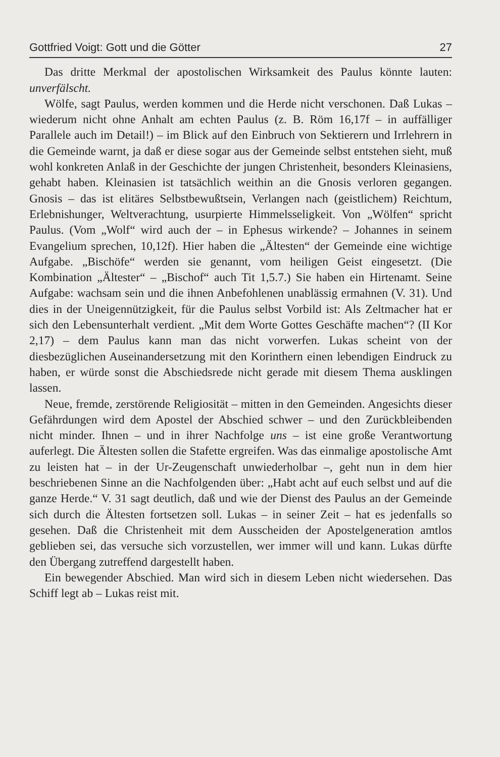Gottfried Voigt: Gott und die Götter 27
Das dritte Merkmal der apostolischen Wirksamkeit des Paulus könnte lauten: unverfälscht.
Wölfe, sagt Paulus, werden kommen und die Herde nicht verschonen. Daß Lukas – wiederum nicht ohne Anhalt am echten Paulus (z. B. Röm 16,17f – in auffälliger Parallele auch im Detail!) – im Blick auf den Einbruch von Sektierern und Irrlehrern in die Gemeinde warnt, ja daß er diese sogar aus der Gemeinde selbst entstehen sieht, muß wohl konkreten Anlaß in der Geschichte der jungen Christenheit, besonders Kleinasiens, gehabt haben. Kleinasien ist tatsächlich weithin an die Gnosis verloren gegangen. Gnosis – das ist elitäres Selbstbewußtsein, Verlangen nach (geistlichem) Reichtum, Erlebnishunger, Weltverachtung, usurpierte Himmelsseligkeit. Von „Wölfen“ spricht Paulus. (Vom „Wolf“ wird auch der – in Ephesus wirkende? – Johannes in seinem Evangelium sprechen, 10,12f). Hier haben die „Ältesten“ der Gemeinde eine wichtige Aufgabe. „Bischöfe“ werden sie genannt, vom heiligen Geist eingesetzt. (Die Kombination „Ältester“ – „Bischof“ auch Tit 1,5.7.) Sie haben ein Hirtenamt. Seine Aufgabe: wachsam sein und die ihnen Anbefohlenen unablässig ermahnen (V. 31). Und dies in der Uneigennützigkeit, für die Paulus selbst Vorbild ist: Als Zeltmacher hat er sich den Lebensunterhalt verdient. „Mit dem Worte Gottes Geschäfte machen“? (II Kor 2,17) – dem Paulus kann man das nicht vorwerfen. Lukas scheint von der diesbezüglichen Auseinandersetzung mit den Korinthern einen lebendigen Eindruck zu haben, er würde sonst die Abschiedsrede nicht gerade mit diesem Thema ausklingen lassen.
Neue, fremde, zerstörende Religiosität – mitten in den Gemeinden. Angesichts dieser Gefährdungen wird dem Apostel der Abschied schwer – und den Zurückbleibenden nicht minder. Ihnen – und in ihrer Nachfolge uns – ist eine große Verantwortung auferlegt. Die Ältesten sollen die Stafette ergreifen. Was das einmalige apostolische Amt zu leisten hat – in der Ur-Zeugenschaft unwiederholbar –, geht nun in dem hier beschriebenen Sinne an die Nachfolgenden über: „Habt acht auf euch selbst und auf die ganze Herde.“ V. 31 sagt deutlich, daß und wie der Dienst des Paulus an der Gemeinde sich durch die Ältesten fortsetzen soll. Lukas – in seiner Zeit – hat es jedenfalls so gesehen. Daß die Christenheit mit dem Ausscheiden der Apostelgeneration amtlos geblieben sei, das versuche sich vorzustellen, wer immer will und kann. Lukas dürfte den Übergang zutreffend dargestellt haben.
Ein bewegender Abschied. Man wird sich in diesem Leben nicht wiedersehen. Das Schiff legt ab – Lukas reist mit.